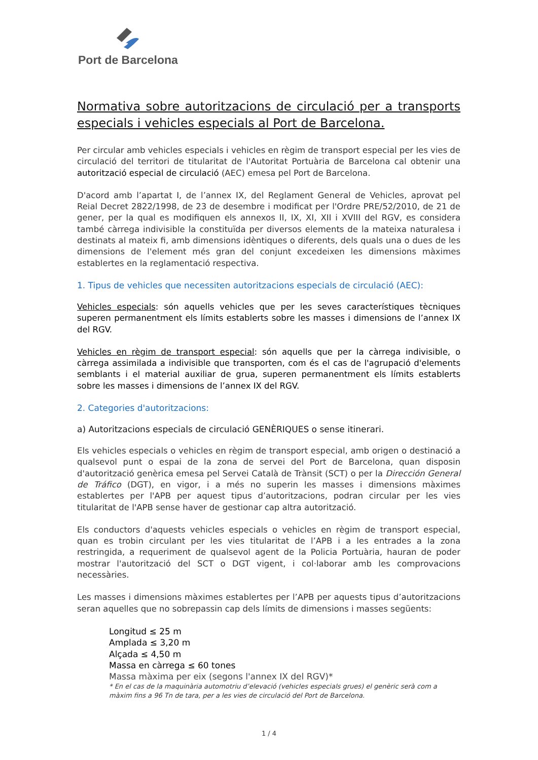Port de Barcelona
Normativa sobre autoritzacions de circulació per a transports especials i vehicles especials al Port de Barcelona.
Per circular amb vehicles especials i vehicles en règim de transport especial per les vies de circulació del territori de titularitat de l'Autoritat Portuària de Barcelona cal obtenir una autorització especial de circulació (AEC) emesa pel Port de Barcelona.
D'acord amb l’apartat I, de l’annex IX, del Reglament General de Vehicles, aprovat pel Reial Decret 2822/1998, de 23 de desembre i modificat per l'Ordre PRE/52/2010, de 21 de gener, per la qual es modifiquen els annexos II, IX, XI, XII i XVIII del RGV, es considera també càrrega indivisible la constituïda per diversos elements de la mateixa naturalesa i destinats al mateix fi, amb dimensions idèntiques o diferents, dels quals una o dues de les dimensions de l'element més gran del conjunt excedeixen les dimensions màximes establertes en la reglamentació respectiva.
1. Tipus de vehicles que necessiten autoritzacions especials de circulació (AEC):
Vehicles especials: són aquells vehicles que per les seves característiques tècniques superen permanentment els límits establerts sobre les masses i dimensions de l’annex IX del RGV.
Vehicles en règim de transport especial: són aquells que per la càrrega indivisible, o càrrega assimilada a indivisible que transporten, com és el cas de l'agrupació d'elements semblants i el material auxiliar de grua, superen permanentment els límits establerts sobre les masses i dimensions de l’annex IX del RGV.
2. Categories d'autoritzacions:
a) Autoritzacions especials de circulació GENÈRIQUES o sense itinerari.
Els vehicles especials o vehicles en règim de transport especial, amb origen o destinació a qualsevol punt o espai de la zona de servei del Port de Barcelona, quan disposin d'autorització genèrica emesa pel Servei Català de Trànsit (SCT) o per la Dirección General de Tráfico (DGT), en vigor, i a més no superin les masses i dimensions màximes establertes per l'APB per aquest tipus d’autoritzacions, podran circular per les vies titularitat de l'APB sense haver de gestionar cap altra autorització.
Els conductors d'aquests vehicles especials o vehicles en règim de transport especial, quan es trobin circulant per les vies titularitat de l’APB i a les entrades a la zona restringida, a requeriment de qualsevol agent de la Policia Portuària, hauran de poder mostrar l'autorització del SCT o DGT vigent, i col·laborar amb les comprovacions necessàries.
Les masses i dimensions màximes establertes per l’APB per aquests tipus d’autoritzacions seran aquelles que no sobrepassin cap dels límits de dimensions i masses següents:
Longitud ≤ 25 m
Amplada ≤ 3,20 m
Alçada ≤ 4,50 m
Massa en càrrega ≤ 60 tones
Massa màxima per eix (segons l'annex IX del RGV)*
* En el cas de la maquinària automotriu d’elevació (vehicles especials grues) el genèric serà com a màxim fins a 96 Tn de tara, per a les vies de circulació del Port de Barcelona.
1 / 4